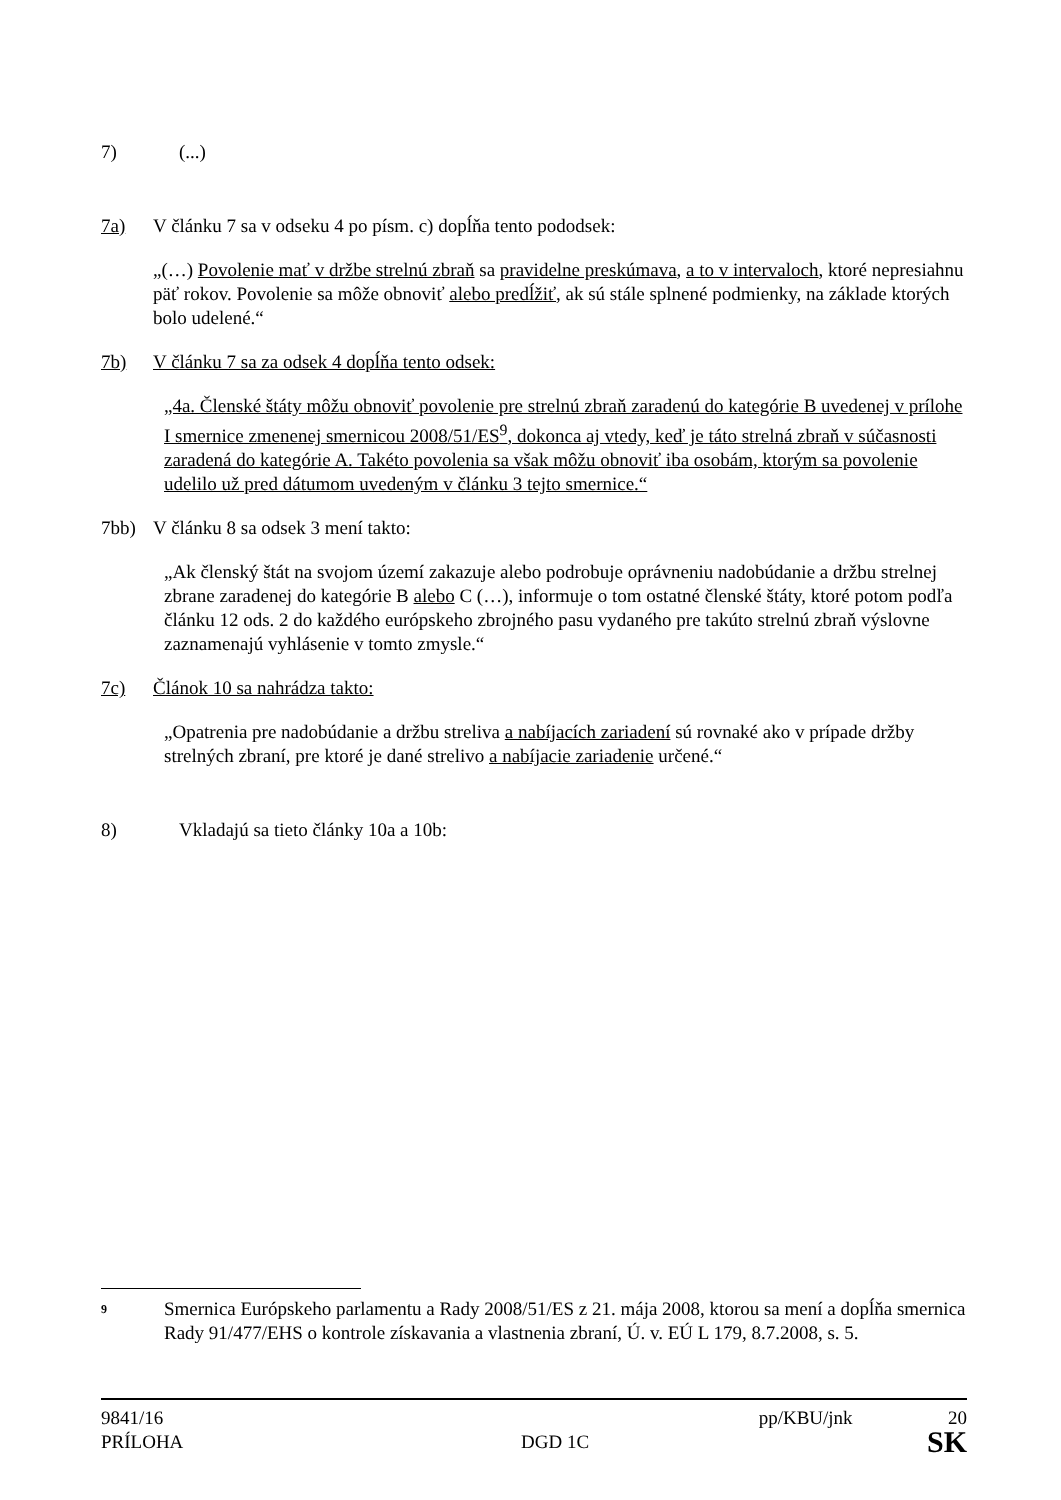7) (...)
7a) V článku 7 sa v odseku 4 po písm. c) dopĺňa tento pododsek:
„(…) Povolenie mať v držbe strelnú zbraň sa pravidelne preskúmava, a to v intervaloch, ktoré nepresiahnu päť rokov. Povolenie sa môže obnoviť alebo predĺžiť, ak sú stále splnené podmienky, na základe ktorých bolo udelené.“
7b) V článku 7 sa za odsek 4 dopĺňa tento odsek:
„4a. Členské štáty môžu obnoviť povolenie pre strelnú zbraň zaradenú do kategórie B uvedenej v prílohe I smernice zmenenej smernicou 2008/51/ES<sup>9</sup>, dokonca aj vtedy, keď je táto strelná zbraň v súčasnosti zaradená do kategórie A. Takéto povolenia sa však môžu obnoviť iba osobám, ktorým sa povolenie udelilo už pred dátumom uvedeným v článku 3 tejto smernice.“
7bb) V článku 8 sa odsek 3 mení takto:
„Ak členský štát na svojom území zakazuje alebo podrobuje oprávneniu nadobúdanie a držbu strelnej zbrane zaradenej do kategórie B alebo C (…), informuje o tom ostatné členské štáty, ktoré potom podľa článku 12 ods. 2 do každého európskeho zbrojného pasu vydaného pre takúto strelnú zbraň výslovne zaznamenajú vyhlásenie v tomto zmysle.“
7c) Článok 10 sa nahrádza takto:
„Opatrenia pre nadobúdanie a držbu streliva a nabíjacích zariadení sú rovnaké ako v prípade držby strelných zbraní, pre ktoré je dané strelivo a nabíjacie zariadenie určené.“
8) Vkladajú sa tieto články 10a a 10b:
9 Smernica Európskeho parlamentu a Rady 2008/51/ES z 21. mája 2008, ktorou sa mení a dopĺňa smernica Rady 91/477/EHS o kontrole získavania a vlastnenia zbraní, Ú. v. EÚ L 179, 8.7.2008, s. 5.
9841/16 pp/KBU/jnk 20
PRÍLOHA DGD 1C SK